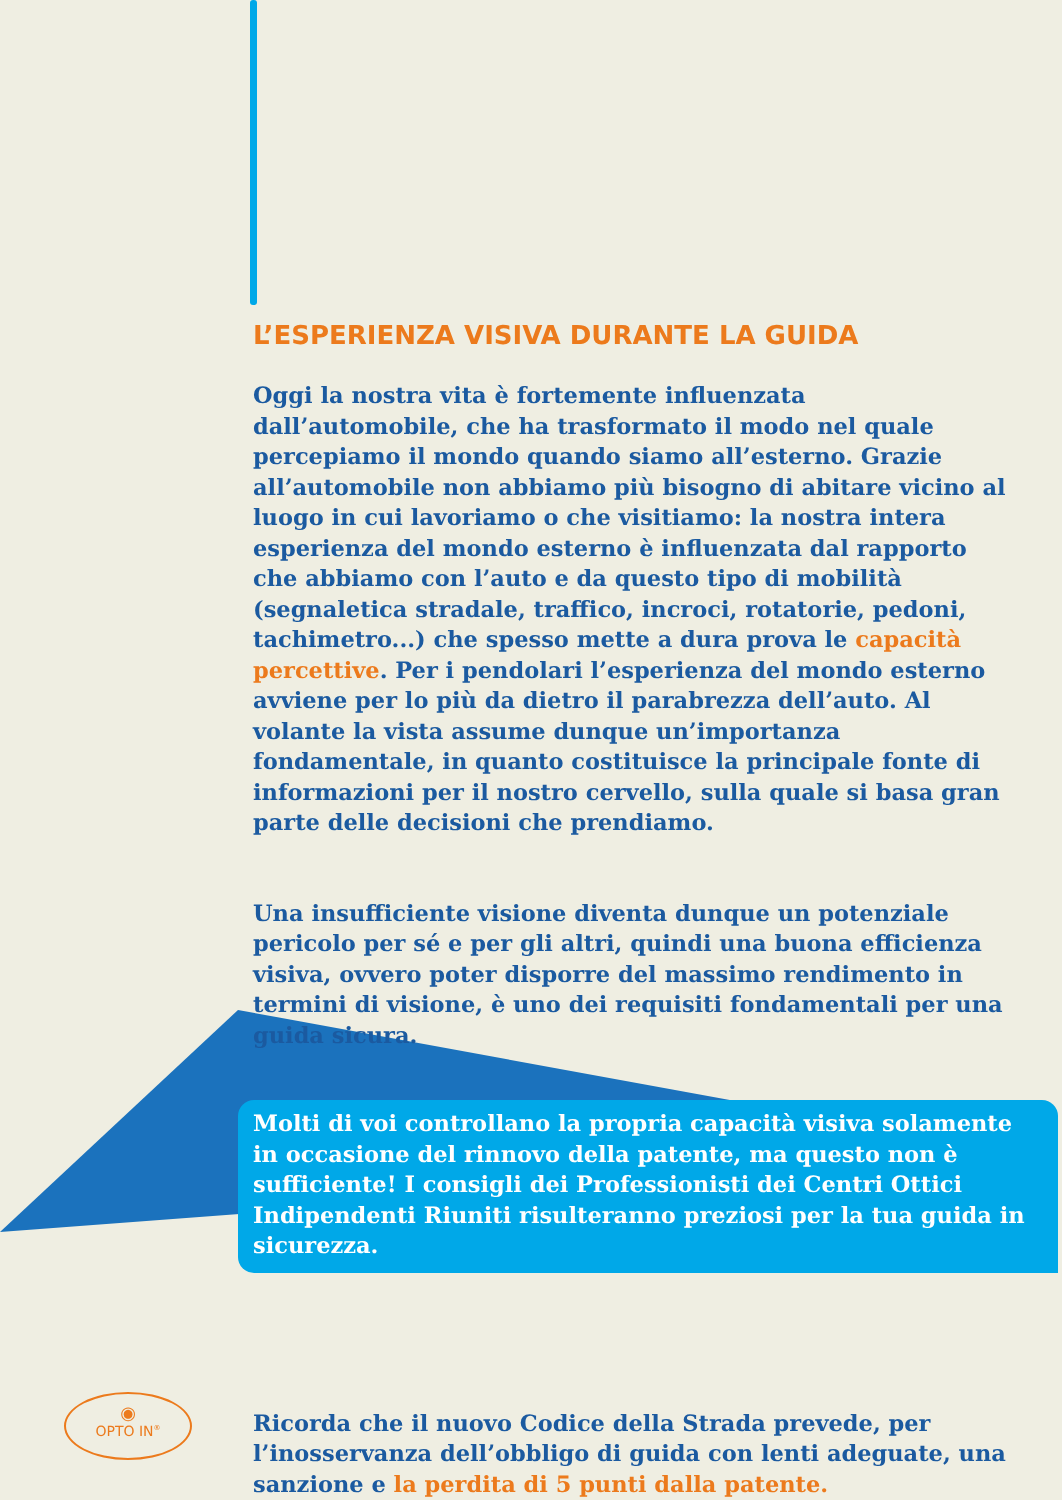L’ESPERIENZA VISIVA DURANTE LA GUIDA
Oggi la nostra vita è fortemente influenzata dall’automobile, che ha trasformato il modo nel quale percepiamo il mondo quando siamo all’esterno. Grazie all’automobile non abbiamo più bisogno di abitare vicino al luogo in cui lavoriamo o che visitiamo: la nostra intera esperienza del mondo esterno è influenzata dal rapporto che abbiamo con l’auto e da questo tipo di mobilità (segnaletica stradale, traffico, incroci, rotatorie, pedoni, tachimetro...) che spesso mette a dura prova le capacità percettive. Per i pendolari l’esperienza del mondo esterno avviene per lo più da dietro il parabrezza dell’auto. Al volante la vista assume dunque un’importanza fondamentale, in quanto costituisce la principale fonte di informazioni per il nostro cervello, sulla quale si basa gran parte delle decisioni che prendiamo.
Una insufficiente visione diventa dunque un potenziale pericolo per sé e per gli altri, quindi una buona efficienza visiva, ovvero poter disporre del massimo rendimento in termini di visione, è uno dei requisiti fondamentali per una guida sicura.
Molti di voi controllano la propria capacità visiva solamente in occasione del rinnovo della patente, ma questo non è sufficiente! I consigli dei Professionisti dei Centri Ottici Indipendenti Riuniti risulteranno preziosi per la tua guida in sicurezza.
Ricorda che il nuovo Codice della Strada prevede, per l’inosservanza dell’obbligo di guida con lenti adeguate, una sanzione e la perdita di 5 punti dalla patente.
◉
OPTO IN<sup>®</sup>